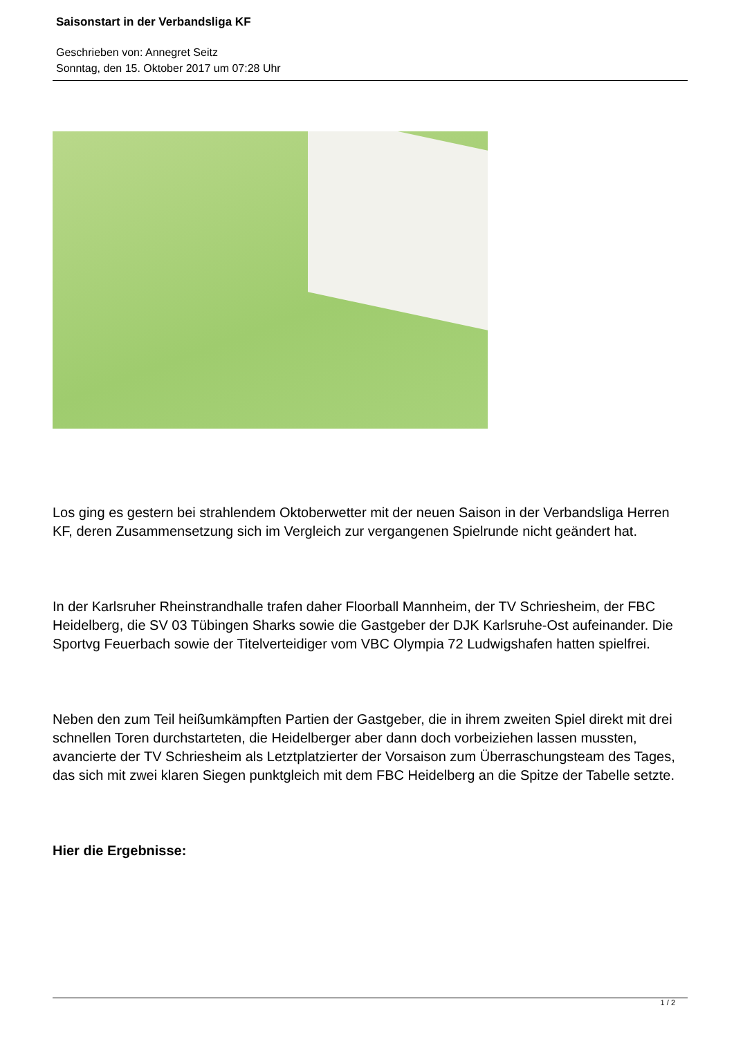Saisonstart in der Verbandsliga KF
Geschrieben von: Annegret Seitz
Sonntag, den 15. Oktober 2017 um 07:28 Uhr
Los ging es gestern bei strahlendem Oktoberwetter mit der neuen Saison in der Verbandsliga Herren KF, deren Zusammensetzung sich im Vergleich zur vergangenen Spielrunde nicht geändert hat.
In der Karlsruher Rheinstrandhalle trafen daher Floorball Mannheim, der TV Schriesheim, der FBC Heidelberg, die SV 03 Tübingen Sharks sowie die Gastgeber der DJK Karlsruhe-Ost aufeinander. Die Sportvg Feuerbach sowie der Titelverteidiger vom VBC Olympia 72 Ludwigshafen hatten spielfrei.
Neben den zum Teil heißumkämpften Partien der Gastgeber, die in ihrem zweiten Spiel direkt mit drei schnellen Toren durchstarteten, die Heidelberger aber dann doch vorbeiziehen lassen mussten, avancierte der TV Schriesheim als Letztplatzierter der Vorsaison zum Überraschungsteam des Tages, das sich mit zwei klaren Siegen punktgleich mit dem FBC Heidelberg an die Spitze der Tabelle setzte.
Hier die Ergebnisse:
1 / 2